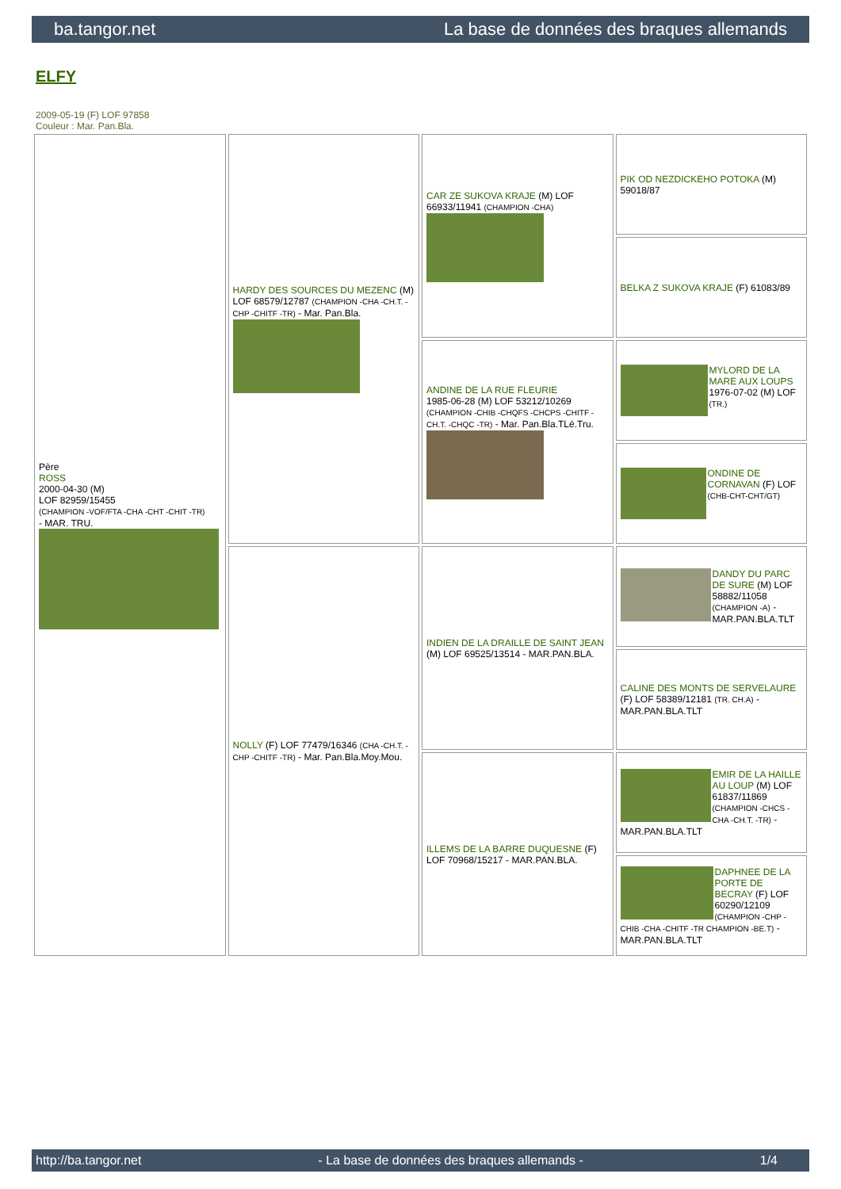ba.tangor.net La base de données des braques allemands
ELFY
2009-05-19 (F) LOF 97858
Couleur : Mar. Pan.Bla.
| Père ROSS 2000-04-30 (M) LOF 82959/15455 (CHAMPION -VOF/FTA -CHA -CHT -CHIT -TR) - MAR. TRU. | HARDY DES SOURCES DU MEZENC (M) LOF 68579/12787 (CHAMPION -CHA -CH.T. -CHP -CHITF -TR) - Mar. Pan.Bla. | CAR ZE SUKOVA KRAJE (M) LOF 66933/11941 (CHAMPION -CHA) | PIK OD NEZDICKEHO POTOKA (M) 59018/87 |
| | | | BELKA Z SUKOVA KRAJE (F) 61083/89 |
| | | ANDINE DE LA RUE FLEURIE 1985-06-28 (M) LOF 53212/10269 (CHAMPION -CHIB -CHQFS -CHCPS -CHITF -CH.T. -CHQC -TR) - Mar. Pan.Bla.TLé.Tru. | MYLORD DE LA MARE AUX LOUPS 1976-07-02 (M) LOF (TR.) |
| | | | ONDINE DE CORNAVAN (F) LOF (CHB-CHT-CHT/GT) |
| | NOLLY (F) LOF 77479/16346 (CHA -CH.T. -CHP -CHITF -TR) - Mar. Pan.Bla.Moy.Mou. | INDIEN DE LA DRAILLE DE SAINT JEAN (M) LOF 69525/13514 - MAR.PAN.BLA. | DANDY DU PARC DE SURE (M) LOF 58882/11058 (CHAMPION -A) - MAR.PAN.BLA.TLT |
| | | | CALINE DES MONTS DE SERVELAURE (F) LOF 58389/12181 (TR. CH.A) - MAR.PAN.BLA.TLT |
| | | ILLEMS DE LA BARRE DUQUESNE (F) LOF 70968/15217 - MAR.PAN.BLA. | EMIR DE LA HAILLE AU LOUP (M) LOF 61837/11869 (CHAMPION -CHCS -CHA -CH.T. -TR) - MAR.PAN.BLA.TLT |
| | | | DAPHNEE DE LA PORTE DE BECRAY (F) LOF 60290/12109 (CHAMPION -CHP -CHIB -CHA -CHITF -TR CHAMPION -BE.T) - MAR.PAN.BLA.TLT |
http://ba.tangor.net - La base de données des braques allemands - 1/4